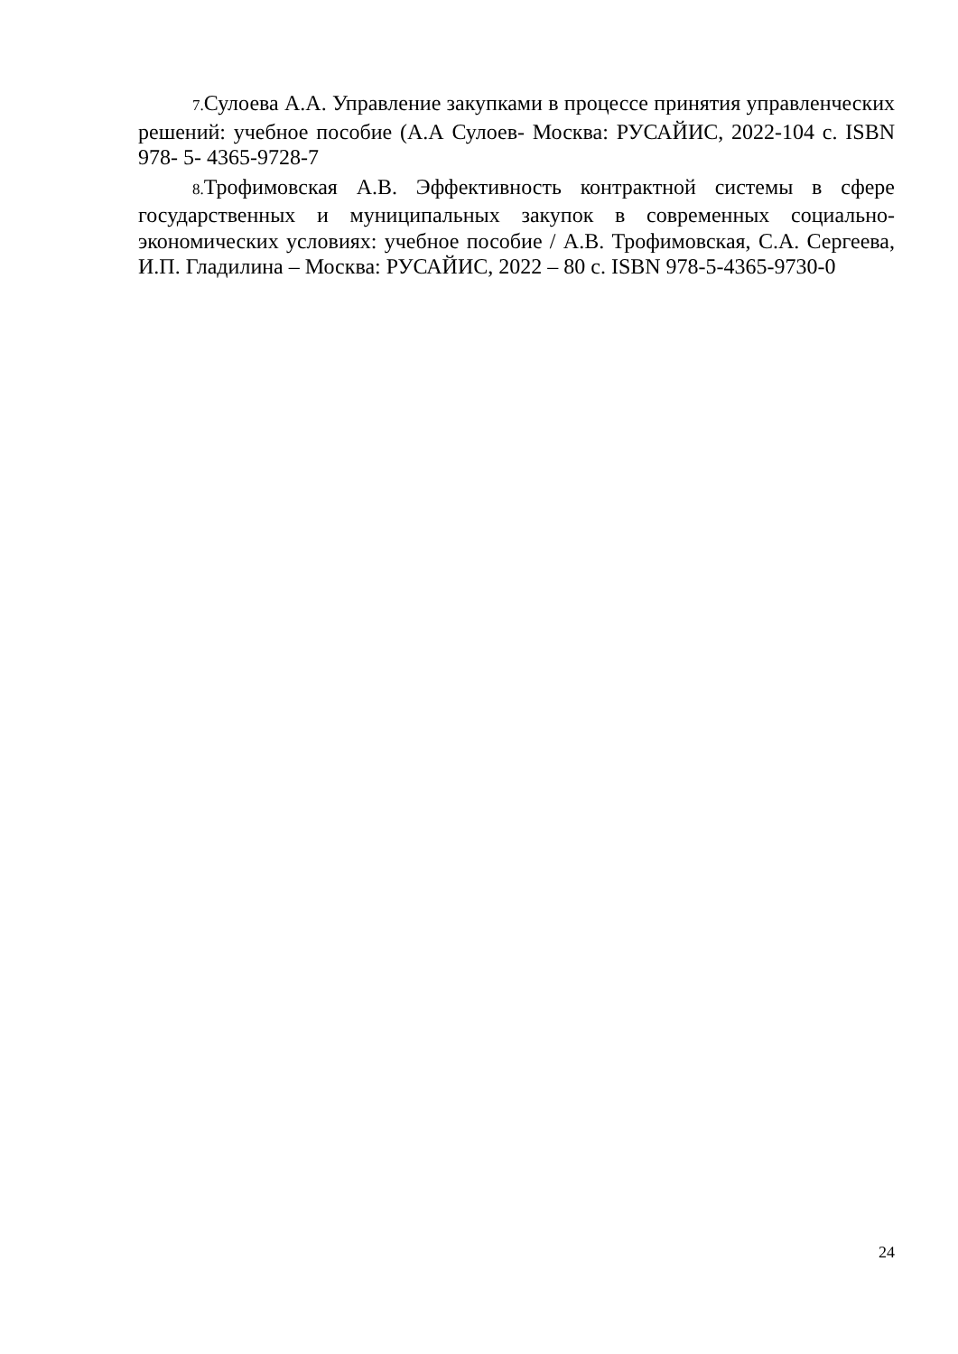7. Сулоева А.А. Управление закупками в процессе принятия управленческих решений: учебное пособие (А.А Сулоев- Москва: РУСАЙИС, 2022-104 с. ISBN 978- 5- 4365-9728-7
8. Трофимовская А.В. Эффективность контрактной системы в сфере государственных и муниципальных закупок в современных социально-экономических условиях: учебное пособие / А.В. Трофимовская, С.А. Сергеева, И.П. Гладилина – Москва: РУСАЙИС, 2022 – 80 с. ISBN 978-5-4365-9730-0
24